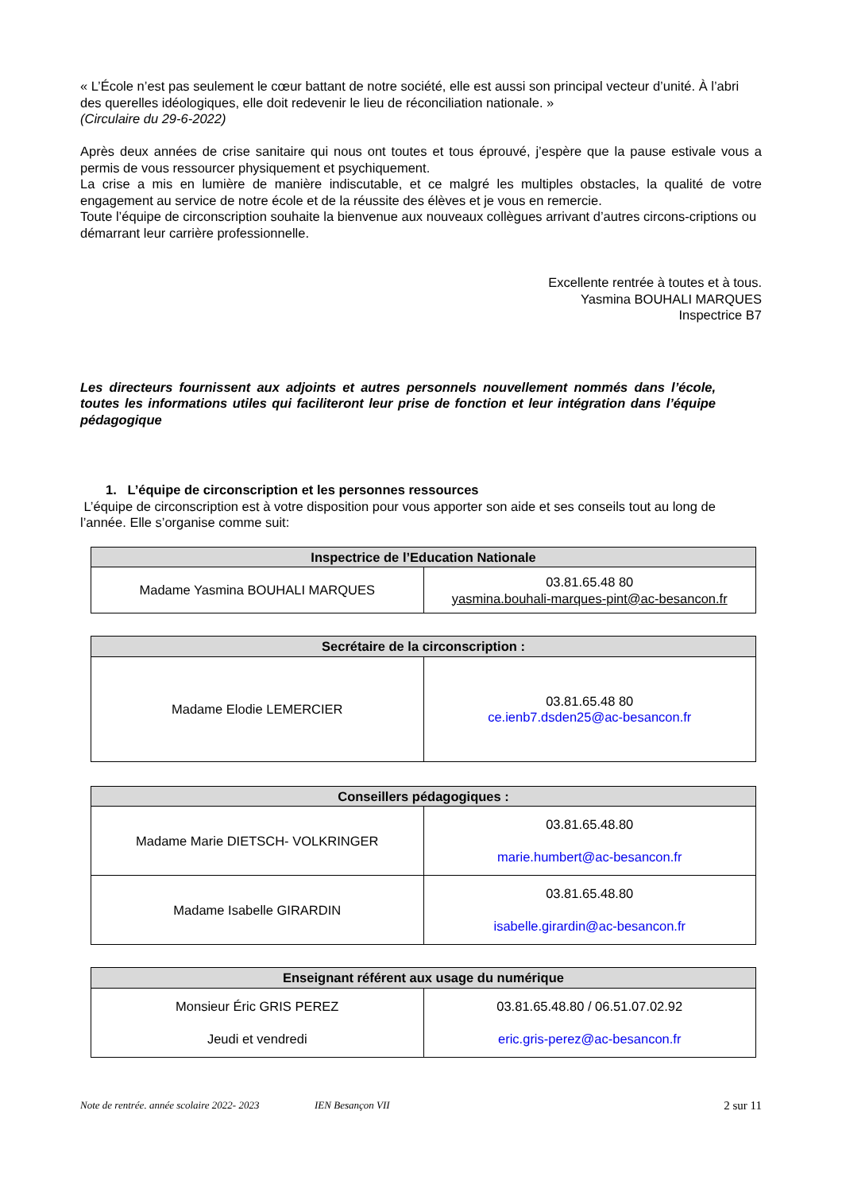« L’École n’est pas seulement le cœur battant de notre société, elle est aussi son principal vecteur d’unité. À l’abri des querelles idéologiques, elle doit redevenir le lieu de réconciliation nationale. »
(Circulaire du 29-6-2022)
Après deux années de crise sanitaire qui nous ont toutes et tous éprouvé, j’espère que la pause estivale vous a permis de vous ressourcer physiquement et psychiquement.
La crise a mis en lumière de manière indiscutable, et ce malgré les multiples obstacles, la qualité de votre engagement au service de notre école et de la réussite des élèves et je vous en remercie.
Toute l’équipe de circonscription souhaite la bienvenue aux nouveaux collègues arrivant d’autres circons-criptions ou démarrant leur carrière professionnelle.
Excellente rentrée à toutes et à tous.
Yasmina BOUHALI MARQUES
Inspectrice B7
Les directeurs fournissent aux adjoints et autres personnels nouvellement nommés dans l’école, toutes les informations utiles qui faciliteront leur prise de fonction et leur intégration dans l’équipe pédagogique
1. L’équipe de circonscription et les personnes ressources
L’équipe de circonscription est à votre disposition pour vous apporter son aide et ses conseils tout au long de l’année. Elle s’organise comme suit:
| Inspectrice de l’Education Nationale | |
| --- | --- |
| Madame Yasmina BOUHALI MARQUES | 03.81.65.48 80 yasmina.bouhali-marques-pint@ac-besancon.fr |
| Secrétaire de la circonscription : | |
| --- | --- |
| Madame Elodie LEMERCIER | 03.81.65.48 80 ce.ienb7.dsden25@ac-besancon.fr |
| Conseillers pédagogiques : | |
| --- | --- |
| Madame Marie DIETSCH- VOLKRINGER | 03.81.65.48.80 marie.humbert@ac-besancon.fr |
| Madame Isabelle GIRARDIN | 03.81.65.48.80 isabelle.girardin@ac-besancon.fr |
| Enseignant référent aux usage du numérique | |
| --- | --- |
| Monsieur Éric GRIS PEREZ Jeudi et vendredi | 03.81.65.48.80 / 06.51.07.02.92 eric.gris-perez@ac-besancon.fr |
Note de rentrée. année scolaire 2022- 2023 IEN Besançon VII 2 sur 11